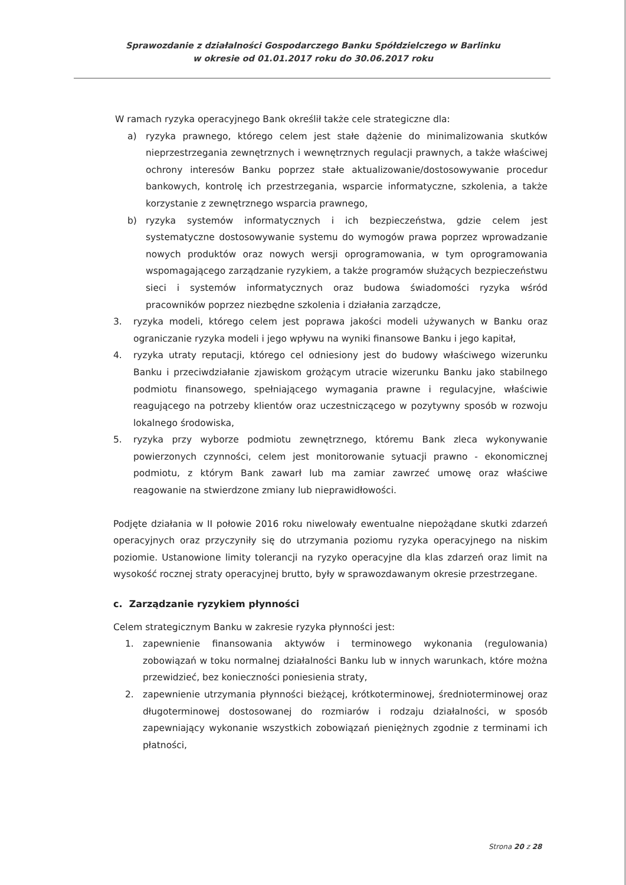Sprawozdanie z działalności Gospodarczego Banku Spółdzielczego w Barlinku
w okresie od 01.01.2017 roku do 30.06.2017 roku
W ramach ryzyka operacyjnego Bank określił także cele strategiczne dla:
a) ryzyka prawnego, którego celem jest stałe dążenie do minimalizowania skutków nieprzestrzegania zewnętrznych i wewnętrznych regulacji prawnych, a także właściwej ochrony interesów Banku poprzez stałe aktualizowanie/dostosowywanie procedur bankowych, kontrolę ich przestrzegania, wsparcie informatyczne, szkolenia, a także korzystanie z zewnętrznego wsparcia prawnego,
b) ryzyka systemów informatycznych i ich bezpieczeństwa, gdzie celem jest systematyczne dostosowywanie systemu do wymogów prawa poprzez wprowadzanie nowych produktów oraz nowych wersji oprogramowania, w tym oprogramowania wspomagającego zarządzanie ryzykiem, a także programów służących bezpieczeństwu sieci i systemów informatycznych oraz budowa świadomości ryzyka wśród pracowników poprzez niezbędne szkolenia i działania zarządcze,
3. ryzyka modeli, którego celem jest poprawa jakości modeli używanych w Banku oraz ograniczanie ryzyka modeli i jego wpływu na wyniki finansowe Banku i jego kapitał,
4. ryzyka utraty reputacji, którego cel odniesiony jest do budowy właściwego wizerunku Banku i przeciwdziałanie zjawiskom grożącym utracie wizerunku Banku jako stabilnego podmiotu finansowego, spełniającego wymagania prawne i regulacyjne, właściwie reagującego na potrzeby klientów oraz uczestniczącego w pozytywny sposób w rozwoju lokalnego środowiska,
5. ryzyka przy wyborze podmiotu zewnętrznego, któremu Bank zleca wykonywanie powierzonych czynności, celem jest monitorowanie sytuacji prawno - ekonomicznej podmiotu, z którym Bank zawarł lub ma zamiar zawrzeć umowę oraz właściwe reagowanie na stwierdzone zmiany lub nieprawidłowości.
Podjęte działania w II połowie 2016 roku niwelowały ewentualne niepożądane skutki zdarzeń operacyjnych oraz przyczyniły się do utrzymania poziomu ryzyka operacyjnego na niskim poziomie. Ustanowione limity tolerancji na ryzyko operacyjne dla klas zdarzeń oraz limit na wysokość rocznej straty operacyjnej brutto, były w sprawozdawanym okresie przestrzegane.
c. Zarządzanie ryzykiem płynności
Celem strategicznym Banku w zakresie ryzyka płynności jest:
1. zapewnienie finansowania aktywów i terminowego wykonania (regulowania) zobowiązań w toku normalnej działalności Banku lub w innych warunkach, które można przewidzieć, bez konieczności poniesienia straty,
2. zapewnienie utrzymania płynności bieżącej, krótkoterminowej, średnioterminowej oraz długoterminowej dostosowanej do rozmiarów i rodzaju działalności, w sposób zapewniający wykonanie wszystkich zobowiązań pieniężnych zgodnie z terminami ich płatności,
Strona 20 z 28